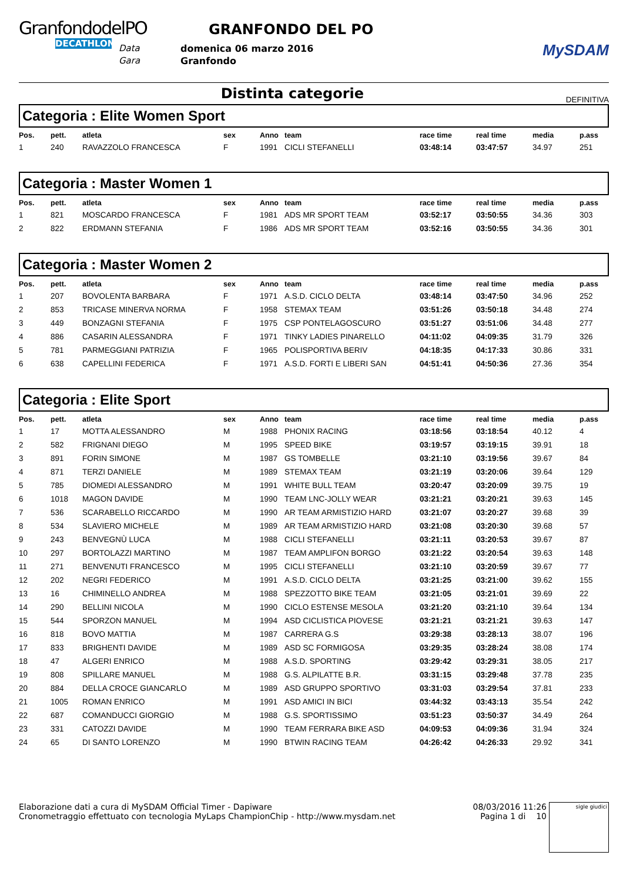GranfondodelPO
DECATHLON
Data
Gara
GRANFONDO DEL PO
domenica 06 marzo 2016
Granfondo
MySDAM
Distinta categorie
DEFINITIVA
Categoria : Elite Women Sport
| Pos. | pett. | atleta | sex | Anno | team | race time | real time | media | p.ass |
| --- | --- | --- | --- | --- | --- | --- | --- | --- | --- |
| 1 | 240 | RAVAZZOLO FRANCESCA | F | 1991 | CICLI STEFANELLI | 03:48:14 | 03:47:57 | 34.97 | 251 |
Categoria : Master Women 1
| Pos. | pett. | atleta | sex | Anno | team | race time | real time | media | p.ass |
| --- | --- | --- | --- | --- | --- | --- | --- | --- | --- |
| 1 | 821 | MOSCARDO FRANCESCA | F | 1981 | ADS MR SPORT TEAM | 03:52:17 | 03:50:55 | 34.36 | 303 |
| 2 | 822 | ERDMANN STEFANIA | F | 1986 | ADS MR SPORT TEAM | 03:52:16 | 03:50:55 | 34.36 | 301 |
Categoria : Master Women 2
| Pos. | pett. | atleta | sex | Anno | team | race time | real time | media | p.ass |
| --- | --- | --- | --- | --- | --- | --- | --- | --- | --- |
| 1 | 207 | BOVOLENTA BARBARA | F | 1971 | A.S.D. CICLO DELTA | 03:48:14 | 03:47:50 | 34.96 | 252 |
| 2 | 853 | TRICASE MINERVA NORMA | F | 1958 | STEMAX TEAM | 03:51:26 | 03:50:18 | 34.48 | 274 |
| 3 | 449 | BONZAGNI STEFANIA | F | 1975 | CSP PONTELAGOSCURO | 03:51:27 | 03:51:06 | 34.48 | 277 |
| 4 | 886 | CASARIN ALESSANDRA | F | 1971 | TINKY LADIES PINARELLO | 04:11:02 | 04:09:35 | 31.79 | 326 |
| 5 | 781 | PARMEGGIANI PATRIZIA | F | 1965 | POLISPORTIVA BERIV | 04:18:35 | 04:17:33 | 30.86 | 331 |
| 6 | 638 | CAPELLINI FEDERICA | F | 1971 | A.S.D. FORTI E LIBERI SAN | 04:51:41 | 04:50:36 | 27.36 | 354 |
Categoria : Elite Sport
| Pos. | pett. | atleta | sex | Anno | team | race time | real time | media | p.ass |
| --- | --- | --- | --- | --- | --- | --- | --- | --- | --- |
| 1 | 17 | MOTTA ALESSANDRO | M | 1988 | PHONIX RACING | 03:18:56 | 03:18:54 | 40.12 | 4 |
| 2 | 582 | FRIGNANI DIEGO | M | 1995 | SPEED BIKE | 03:19:57 | 03:19:15 | 39.91 | 18 |
| 3 | 891 | FORIN SIMONE | M | 1987 | GS TOMBELLE | 03:21:10 | 03:19:56 | 39.67 | 84 |
| 4 | 871 | TERZI DANIELE | M | 1989 | STEMAX TEAM | 03:21:19 | 03:20:06 | 39.64 | 129 |
| 5 | 785 | DIOMEDI ALESSANDRO | M | 1991 | WHITE BULL TEAM | 03:20:47 | 03:20:09 | 39.75 | 19 |
| 6 | 1018 | MAGON DAVIDE | M | 1990 | TEAM LNC-JOLLY WEAR | 03:21:21 | 03:20:21 | 39.63 | 145 |
| 7 | 536 | SCARABELLO RICCARDO | M | 1990 | AR TEAM ARMISTIZIO HARD | 03:21:07 | 03:20:27 | 39.68 | 39 |
| 8 | 534 | SLAVIERO MICHELE | M | 1989 | AR TEAM ARMISTIZIO HARD | 03:21:08 | 03:20:30 | 39.68 | 57 |
| 9 | 243 | BENVEGNÙ LUCA | M | 1988 | CICLI STEFANELLI | 03:21:11 | 03:20:53 | 39.67 | 87 |
| 10 | 297 | BORTOLAZZI MARTINO | M | 1987 | TEAM AMPLIFON BORGO | 03:21:22 | 03:20:54 | 39.63 | 148 |
| 11 | 271 | BENVENUTI FRANCESCO | M | 1995 | CICLI STEFANELLI | 03:21:10 | 03:20:59 | 39.67 | 77 |
| 12 | 202 | NEGRI FEDERICO | M | 1991 | A.S.D. CICLO DELTA | 03:21:25 | 03:21:00 | 39.62 | 155 |
| 13 | 16 | CHIMINELLO ANDREA | M | 1988 | SPEZZOTTO BIKE TEAM | 03:21:05 | 03:21:01 | 39.69 | 22 |
| 14 | 290 | BELLINI NICOLA | M | 1990 | CICLO ESTENSE MESOLA | 03:21:20 | 03:21:10 | 39.64 | 134 |
| 15 | 544 | SPORZON MANUEL | M | 1994 | ASD CICLISTICA PIOVESE | 03:21:21 | 03:21:21 | 39.63 | 147 |
| 16 | 818 | BOVO MATTIA | M | 1987 | CARRERA G.S | 03:29:38 | 03:28:13 | 38.07 | 196 |
| 17 | 833 | BRIGHENTI DAVIDE | M | 1989 | ASD SC FORMIGOSA | 03:29:35 | 03:28:24 | 38.08 | 174 |
| 18 | 47 | ALGERI ENRICO | M | 1988 | A.S.D. SPORTING | 03:29:42 | 03:29:31 | 38.05 | 217 |
| 19 | 808 | SPILLARE MANUEL | M | 1988 | G.S. ALPILATTE B.R. | 03:31:15 | 03:29:48 | 37.78 | 235 |
| 20 | 884 | DELLA CROCE GIANCARLO | M | 1989 | ASD GRUPPO SPORTIVO | 03:31:03 | 03:29:54 | 37.81 | 233 |
| 21 | 1005 | ROMAN ENRICO | M | 1991 | ASD AMICI IN BICI | 03:44:32 | 03:43:13 | 35.54 | 242 |
| 22 | 687 | COMANDUCCI GIORGIO | M | 1988 | G.S. SPORTISSIMO | 03:51:23 | 03:50:37 | 34.49 | 264 |
| 23 | 331 | CATOZZI DAVIDE | M | 1990 | TEAM FERRARA BIKE ASD | 04:09:53 | 04:09:36 | 31.94 | 324 |
| 24 | 65 | DI SANTO LORENZO | M | 1990 | BTWIN RACING TEAM | 04:26:42 | 04:26:33 | 29.92 | 341 |
Elaborazione dati a cura di MySDAM Official Timer - Dapiware
Cronometraggio effettuato con tecnologia MyLaps ChampionChip - http://www.mysdam.net
08/03/2016 11:26
Pagina 1 di 10
sigle giudici